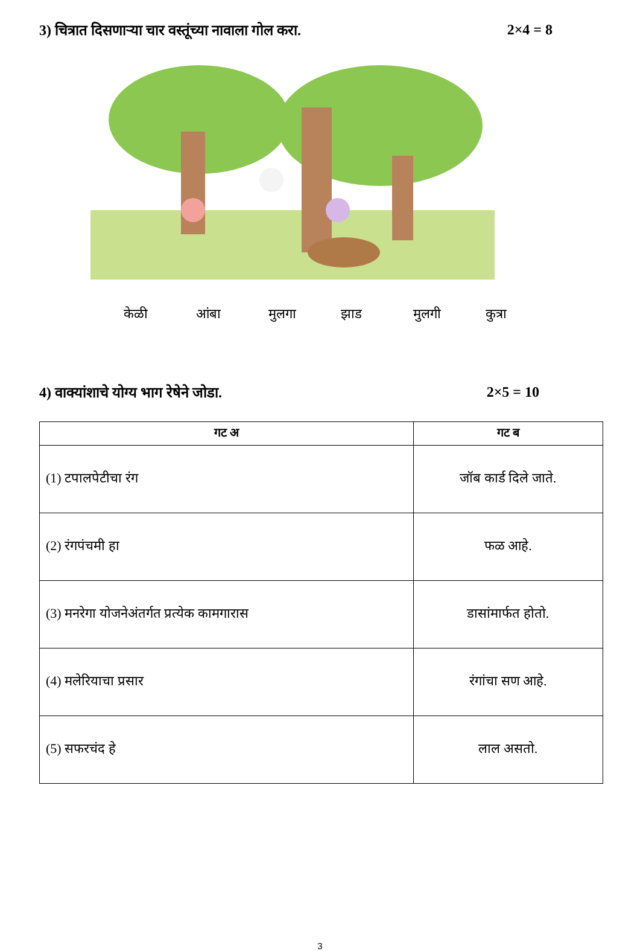3) चित्रात दिसणाऱ्या चार वस्तूंच्या नावाला गोल करा. 2×4 = 8
केळी आंबा मुलगा झाड मुलगी कुत्रा
4) वाक्यांशाचे योग्य भाग रेषेने जोडा. 2×5 = 10
| गट अ | गट ब |
| --- | --- |
| (1) टपालपेटीचा रंग | जॉब कार्ड दिले जाते. |
| (2) रंगपंचमी हा | फळ आहे. |
| (3) मनरेगा योजनेअंतर्गत प्रत्येक कामगारास | डासांमार्फत होतो. |
| (4) मलेरियाचा प्रसार | रंगांचा सण आहे. |
| (5) सफरचंद हे | लाल असतो. |
3